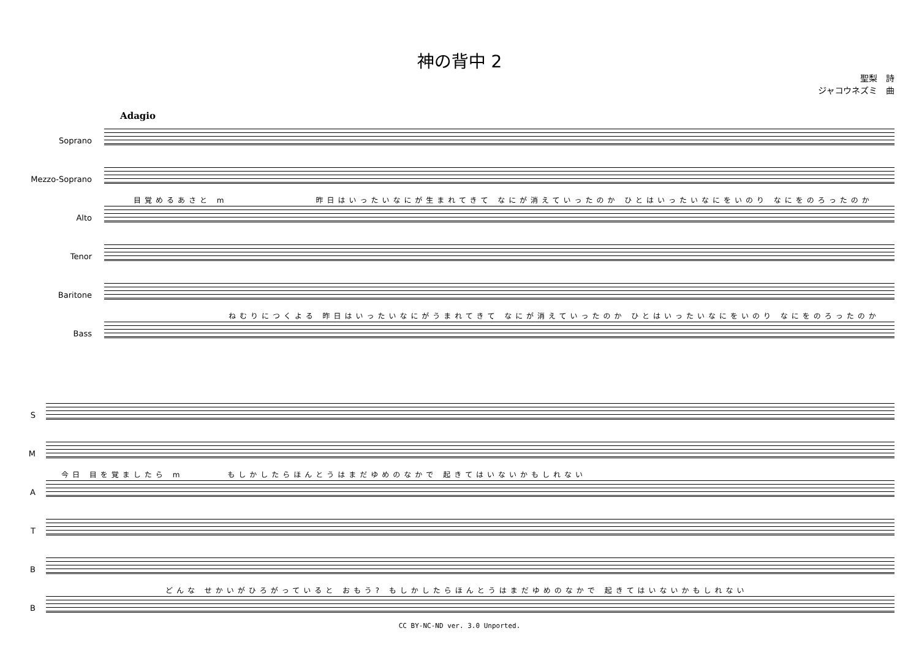神の背中 2
聖梨　詩
ジャコウネズミ　曲
Adagio
Soprano
Mezzo-Soprano
目覚めるあさと m　　　　　　　　昨日はいったいなにが生まれてきて なにが消えていったのか ひとはいったいなにをいのり なにをのろったのか
Alto
Tenor
Baritone
ねむりにつくよる 昨日はいったいなにがうまれてきて なにが消えていったのか ひとはいったいなにをいのり なにをのろったのか
Bass
S
M
今日 目を覚ましたら m　　　　もしかしたらほんとうはまだゆめのなかで 起きてはいないかもしれない
A
T
B
どんな せかいがひろがっていると おもう? もしかしたらほんとうはまだゆめのなかで 起きてはいないかもしれない
B
CC BY-NC-ND ver. 3.0 Unported.